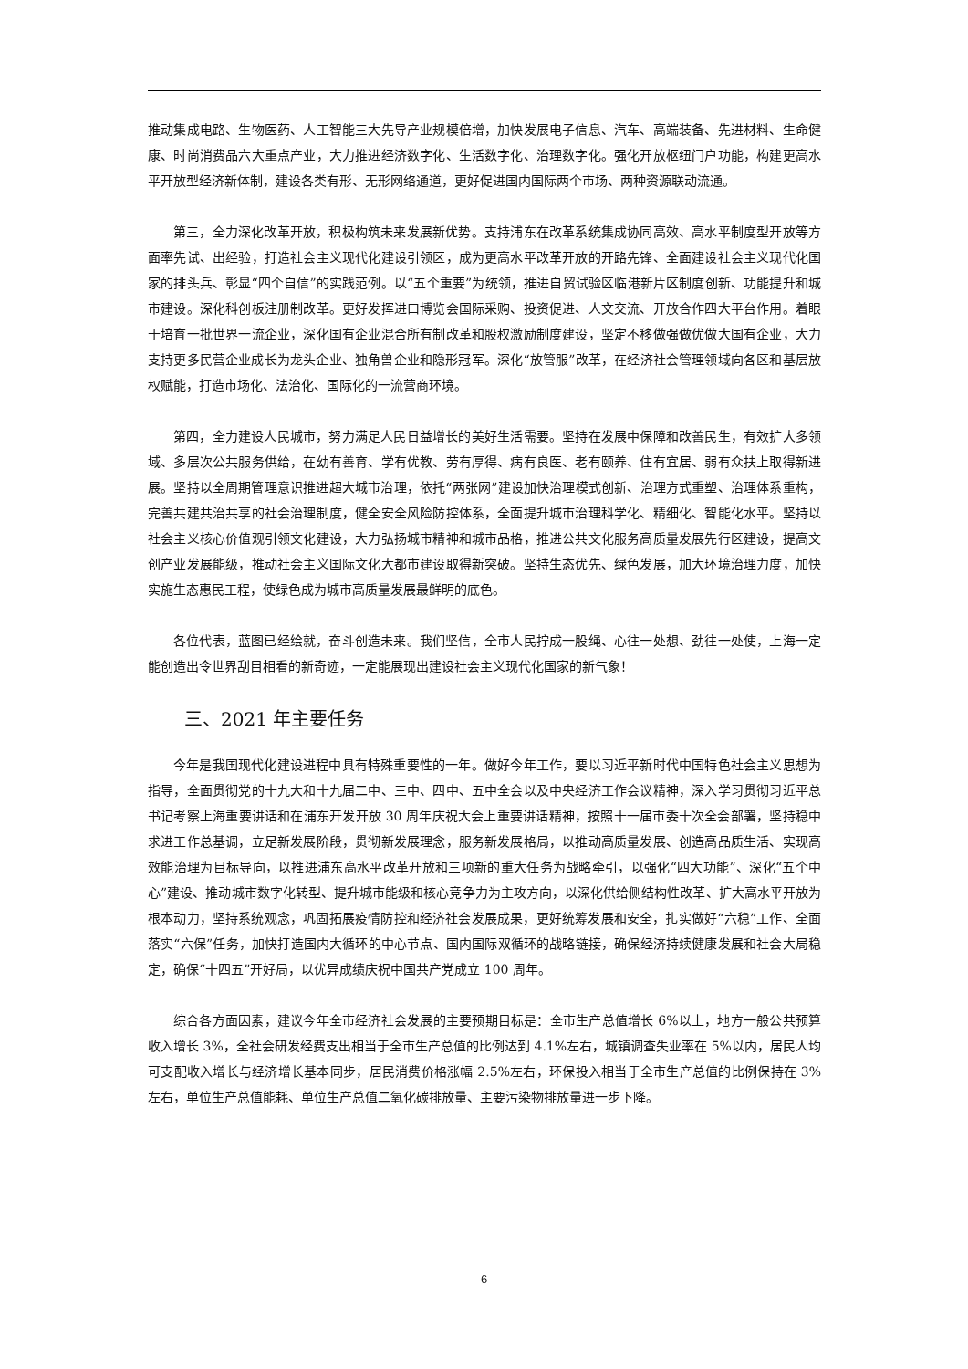推动集成电路、生物医药、人工智能三大先导产业规模倍增，加快发展电子信息、汽车、高端装备、先进材料、生命健康、时尚消费品六大重点产业，大力推进经济数字化、生活数字化、治理数字化。强化开放枢纽门户功能，构建更高水平开放型经济新体制，建设各类有形、无形网络通道，更好促进国内国际两个市场、两种资源联动流通。
第三，全力深化改革开放，积极构筑未来发展新优势。支持浦东在改革系统集成协同高效、高水平制度型开放等方面率先试、出经验，打造社会主义现代化建设引领区，成为更高水平改革开放的开路先锋、全面建设社会主义现代化国家的排头兵、彰显“四个自信”的实践范例。以“五个重要”为统领，推进自贸试验区临港新片区制度创新、功能提升和城市建设。深化科创板注册制改革。更好发挥进口博览会国际采购、投资促进、人文交流、开放合作四大平台作用。着眼于培育一批世界一流企业，深化国有企业混合所有制改革和股权激励制度建设，坚定不移做强做优做大国有企业，大力支持更多民营企业成长为龙头企业、独角兽企业和隐形冠军。深化“放管服”改革，在经济社会管理领域向各区和基层放权赋能，打造市场化、法治化、国际化的一流营商环境。
第四，全力建设人民城市，努力满足人民日益增长的美好生活需要。坚持在发展中保障和改善民生，有效扩大多领域、多层次公共服务供给，在幼有善育、学有优教、劳有厚得、病有良医、老有颐养、住有宜居、弱有众扶上取得新进展。坚持以全周期管理意识推进超大城市治理，依托“两张网”建设加快治理模式创新、治理方式重塑、治理体系重构，完善共建共治共享的社会治理制度，健全安全风险防控体系，全面提升城市治理科学化、精细化、智能化水平。坚持以社会主义核心价值观引领文化建设，大力弘扬城市精神和城市品格，推进公共文化服务高质量发展先行区建设，提高文创产业发展能级，推动社会主义国际文化大都市建设取得新突破。坚持生态优先、绿色发展，加大环境治理力度，加快实施生态惠民工程，使绿色成为城市高质量发展最鲜明的底色。
各位代表，蓝图已经绘就，奋斗创造未来。我们坚信，全市人民拧成一股绳、心往一处想、劲往一处使，上海一定能创造出令世界刮目相看的新奇迹，一定能展现出建设社会主义现代化国家的新气象！
三、2021 年主要任务
今年是我国现代化建设进程中具有特殊重要性的一年。做好今年工作，要以习近平新时代中国特色社会主义思想为指导，全面贯彻党的十九大和十九届二中、三中、四中、五中全会以及中央经济工作会议精神，深入学习贯彻习近平总书记考察上海重要讲话和在浦东开发开放 30 周年庆祝大会上重要讲话精神，按照十一届市委十次全会部署，坚持稳中求进工作总基调，立足新发展阶段，贯彻新发展理念，服务新发展格局，以推动高质量发展、创造高品质生活、实现高效能治理为目标导向，以推进浦东高水平改革开放和三项新的重大任务为战略牵引，以强化“四大功能”、深化“五个中心”建设、推动城市数字化转型、提升城市能级和核心竞争力为主攻方向，以深化供给侧结构性改革、扩大高水平开放为根本动力，坚持系统观念，巩固拓展疫情防控和经济社会发展成果，更好统筹发展和安全，扎实做好“六稳”工作、全面落实“六保”任务，加快打造国内大循环的中心节点、国内国际双循环的战略链接，确保经济持续健康发展和社会大局稳定，确保“十四五”开好局，以优异成绩庆祝中国共产党成立 100 周年。
综合各方面因素，建议今年全市经济社会发展的主要预期目标是：全市生产总值增长 6%以上，地方一般公共预算收入增长 3%，全社会研发经费支出相当于全市生产总值的比例达到 4.1%左右，城镇调查失业率在 5%以内，居民人均可支配收入增长与经济增长基本同步，居民消费价格涨幅 2.5%左右，环保投入相当于全市生产总值的比例保持在 3%左右，单位生产总值能耗、单位生产总值二氧化碳排放量、主要污染物排放量进一步下降。
6